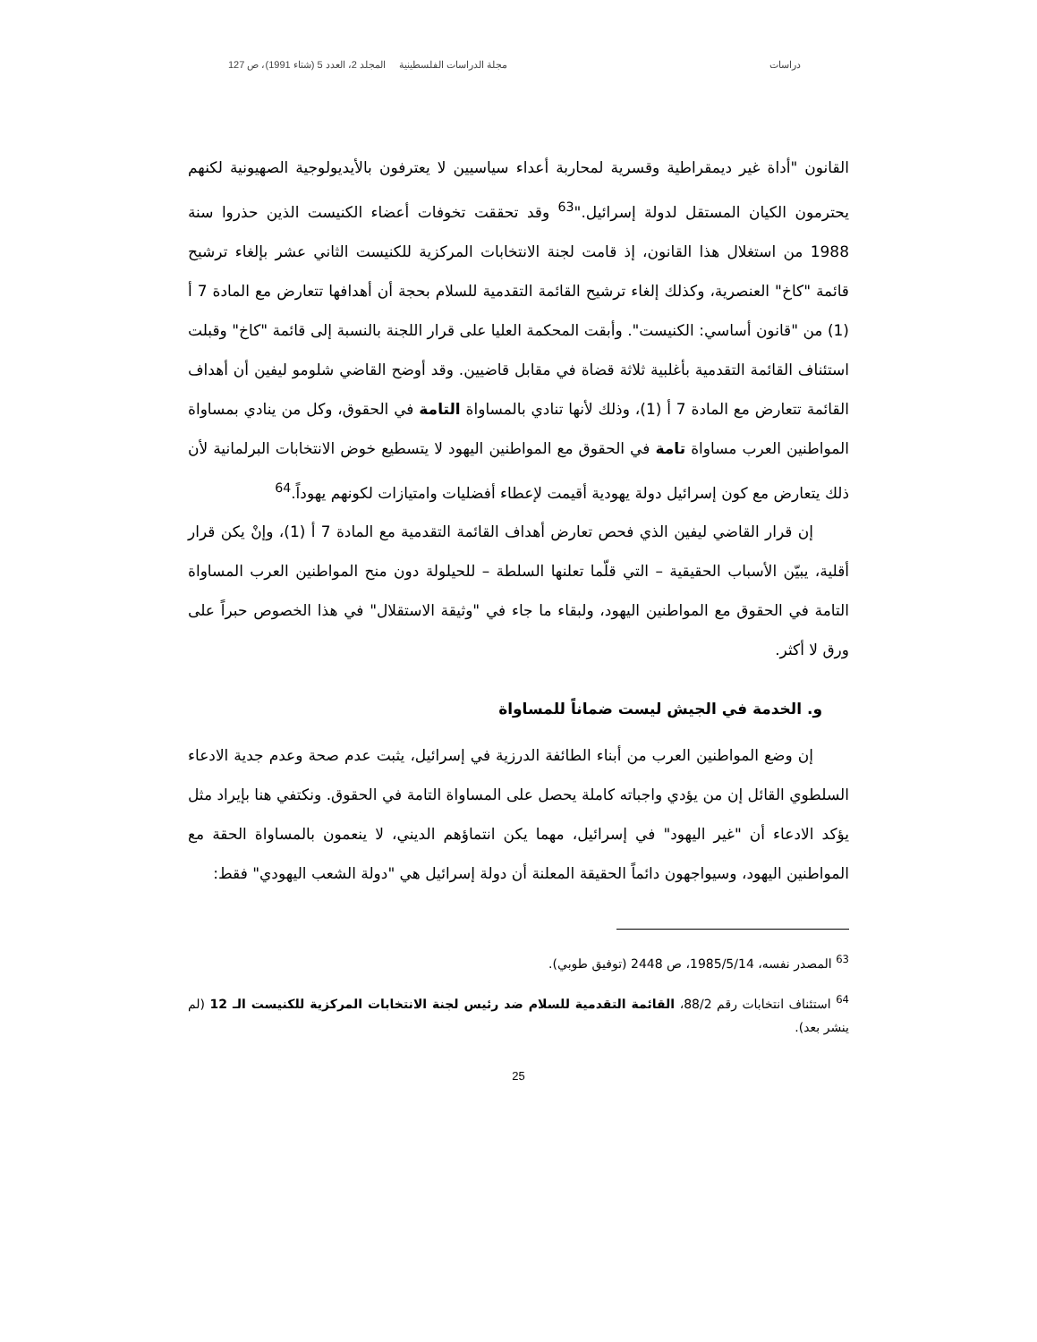دراسات مجلة الدراسات الفلسطينية المجلد 2، العدد 5 (شتاء 1991)، ص 127
القانون "أداة غير ديمقراطية وقسرية لمحاربة أعداء سياسيين لا يعترفون بالأيديولوجية الصهيونية لكنهم يحترمون الكيان المستقل لدولة إسرائيل."<sup>63</sup> وقد تحققت تخوفات أعضاء الكنيست الذين حذروا سنة 1988 من استغلال هذا القانون، إذ قامت لجنة الانتخابات المركزية للكنيست الثاني عشر بإلغاء ترشيح قائمة "كاخ" العنصرية، وكذلك إلغاء ترشيح القائمة التقدمية للسلام بحجة أن أهدافها تتعارض مع المادة 7 أ (1) من "قانون أساسي: الكنيست". وأبقت المحكمة العليا على قرار اللجنة بالنسبة إلى قائمة "كاخ" وقبلت استئناف القائمة التقدمية بأغلبية ثلاثة قضاة في مقابل قاضيين. وقد أوضح القاضي شلومو ليفين أن أهداف القائمة تتعارض مع المادة 7 أ (1)، وذلك لأنها تنادي بالمساواة التامة في الحقوق، وكل من ينادي بمساواة المواطنين العرب مساواة تامة في الحقوق مع المواطنين اليهود لا يتسطيع خوض الانتخابات البرلمانية لأن ذلك يتعارض مع كون إسرائيل دولة يهودية أقيمت لإعطاء أفضليات وامتيازات لكونهم يهوداً.<sup>64</sup>
إن قرار القاضي ليفين الذي فحص تعارض أهداف القائمة التقدمية مع المادة 7 أ (1)، وإنْ يكن قرار أقلية، يبيّن الأسباب الحقيقية – التي قلّما تعلنها السلطة – للحيلولة دون منح المواطنين العرب المساواة التامة في الحقوق مع المواطنين اليهود، ولبقاء ما جاء في "وثيقة الاستقلال" في هذا الخصوص حبراً على ورق لا أكثر.
و. الخدمة في الجيش ليست ضماناً للمساواة
إن وضع المواطنين العرب من أبناء الطائفة الدرزية في إسرائيل، يثبت عدم صحة وعدم جدية الادعاء السلطوي القائل إن من يؤدي واجباته كاملة يحصل على المساواة التامة في الحقوق. ونكتفي هنا بإيراد مثل يؤكد الادعاء أن "غير اليهود" في إسرائيل، مهما يكن انتماؤهم الديني، لا ينعمون بالمساواة الحقة مع المواطنين اليهود، وسيواجهون دائماً الحقيقة المعلنة أن دولة إسرائيل هي "دولة الشعب اليهودي" فقط:
<sup>63</sup> المصدر نفسه، 1985/5/14، ص 2448 (توفيق طوبي).
<sup>64</sup> استئناف انتخابات رقم 88/2، القائمة التقدمية للسلام ضد رئيس لجنة الانتخابات المركزية للكنيست الـ 12 (لم ينشر بعد).
25